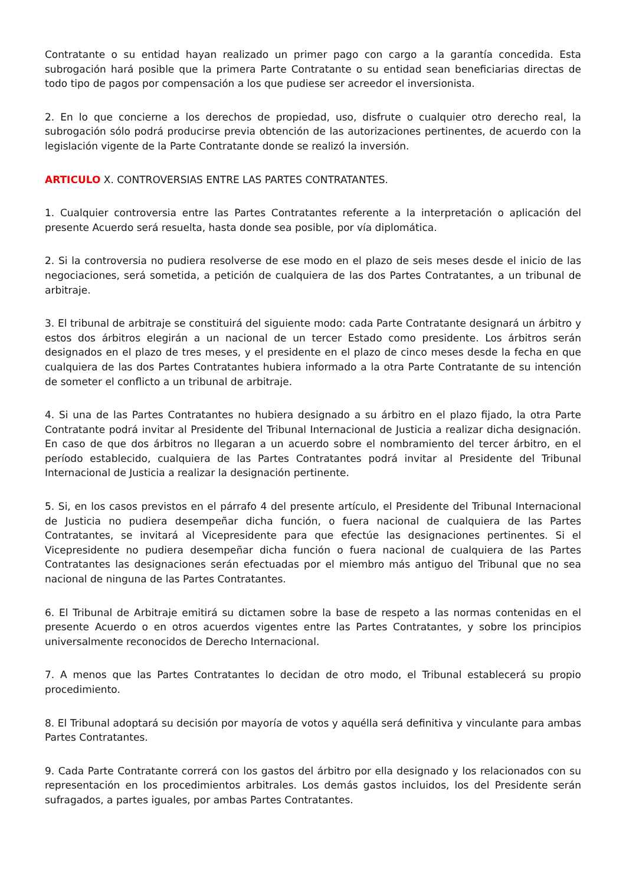Contratante o su entidad hayan realizado un primer pago con cargo a la garantía concedida. Esta subrogación hará posible que la primera Parte Contratante o su entidad sean beneficiarias directas de todo tipo de pagos por compensación a los que pudiese ser acreedor el inversionista.
2. En lo que concierne a los derechos de propiedad, uso, disfrute o cualquier otro derecho real, la subrogación sólo podrá producirse previa obtención de las autorizaciones pertinentes, de acuerdo con la legislación vigente de la Parte Contratante donde se realizó la inversión.
ARTICULO X. CONTROVERSIAS ENTRE LAS PARTES CONTRATANTES.
1. Cualquier controversia entre las Partes Contratantes referente a la interpretación o aplicación del presente Acuerdo será resuelta, hasta donde sea posible, por vía diplomática.
2. Si la controversia no pudiera resolverse de ese modo en el plazo de seis meses desde el inicio de las negociaciones, será sometida, a petición de cualquiera de las dos Partes Contratantes, a un tribunal de arbitraje.
3. El tribunal de arbitraje se constituirá del siguiente modo: cada Parte Contratante designará un árbitro y estos dos árbitros elegirán a un nacional de un tercer Estado como presidente. Los árbitros serán designados en el plazo de tres meses, y el presidente en el plazo de cinco meses desde la fecha en que cualquiera de las dos Partes Contratantes hubiera informado a la otra Parte Contratante de su intención de someter el conflicto a un tribunal de arbitraje.
4. Si una de las Partes Contratantes no hubiera designado a su árbitro en el plazo fijado, la otra Parte Contratante podrá invitar al Presidente del Tribunal Internacional de Justicia a realizar dicha designación. En caso de que dos árbitros no llegaran a un acuerdo sobre el nombramiento del tercer árbitro, en el período establecido, cualquiera de las Partes Contratantes podrá invitar al Presidente del Tribunal Internacional de Justicia a realizar la designación pertinente.
5. Si, en los casos previstos en el párrafo 4 del presente artículo, el Presidente del Tribunal Internacional de Justicia no pudiera desempeñar dicha función, o fuera nacional de cualquiera de las Partes Contratantes, se invitará al Vicepresidente para que efectúe las designaciones pertinentes. Si el Vicepresidente no pudiera desempeñar dicha función o fuera nacional de cualquiera de las Partes Contratantes las designaciones serán efectuadas por el miembro más antiguo del Tribunal que no sea nacional de ninguna de las Partes Contratantes.
6. El Tribunal de Arbitraje emitirá su dictamen sobre la base de respeto a las normas contenidas en el presente Acuerdo o en otros acuerdos vigentes entre las Partes Contratantes, y sobre los principios universalmente reconocidos de Derecho Internacional.
7. A menos que las Partes Contratantes lo decidan de otro modo, el Tribunal establecerá su propio procedimiento.
8. El Tribunal adoptará su decisión por mayoría de votos y aquélla será definitiva y vinculante para ambas Partes Contratantes.
9. Cada Parte Contratante correrá con los gastos del árbitro por ella designado y los relacionados con su representación en los procedimientos arbitrales. Los demás gastos incluidos, los del Presidente serán sufragados, a partes iguales, por ambas Partes Contratantes.